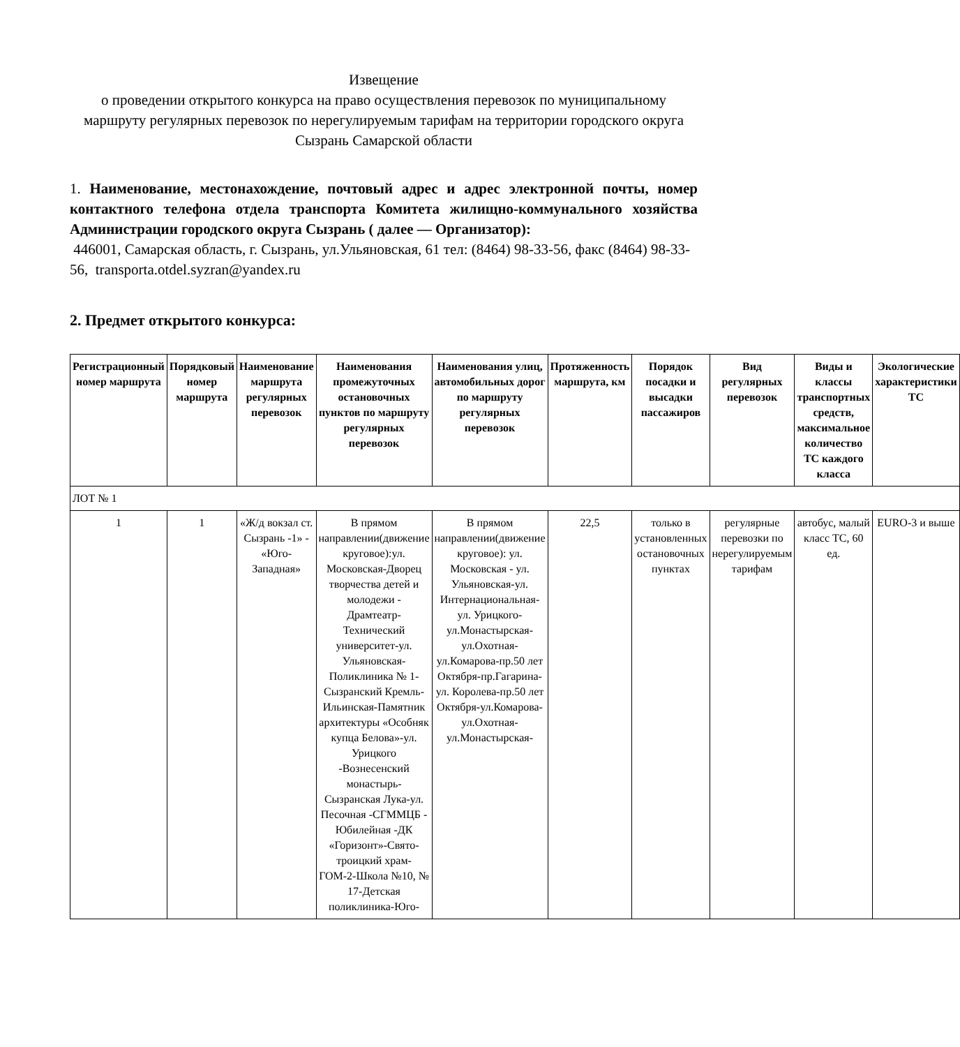Извещение
о проведении открытого конкурса на право осуществления перевозок по муниципальному маршруту регулярных перевозок по нерегулируемым тарифам на территории городского округа Сызрань Самарской области
1. Наименование, местонахождение, почтовый адрес и адрес электронной почты, номер контактного телефона отдела транспорта Комитета жилищно-коммунального хозяйства Администрации городского округа Сызрань ( далее — Организатор):
446001, Самарская область, г. Сызрань, ул.Ульяновская, 61 тел: (8464) 98-33-56, факс (8464) 98-33-56, transporta.otdel.syzran@yandex.ru
2. Предмет открытого конкурса:
| Регистрационный номер маршрута | Порядковый номер маршрута | Наименование маршрута регулярных перевозок | Наименования промежуточных остановочных пунктов по маршруту регулярных перевозок | Наименования улиц, автомобильных дорог по маршруту регулярных перевозок | Протяженность маршрута, км | Порядок посадки и высадки пассажиров | Вид регулярных перевозок | Виды и классы транспортных средств, максимальное количество ТС каждого класса | Экологические характеристики ТС |
| --- | --- | --- | --- | --- | --- | --- | --- | --- | --- |
| ЛОТ № 1 | | | | | | | | | |
| 1 | 1 | «Ж/д вокзал ст. Сызрань -1» - «Юго-Западная» | В прямом направлении(движение круговое):ул. Московская-Дворец творчества детей и молодежи - Драмтеатр-Технический университет-ул. Ульяновская-Поликлиника № 1-Сызранский Кремль-Ильинская-Памятник архитектуры «Особняк купца Белова»-ул. Урицкого -Вознесенский монастырь-Сызранская Лука-ул. Песочная -СГММЦБ - Юбилейная -ДК «Горизонт»-Свято-троицкий храм-ГОМ-2-Школа №10, № 17-Детская поликлиника-Юго- | В прямом направлении(движение круговое): ул. Московская - ул. Ульяновская-ул. Интернациональная-ул. Урицкого-ул.Монастырская-ул.Охотная-ул.Комарова-пр.50 лет Октября-пр.Гагарина-ул. Королева-пр.50 лет Октября-ул.Комарова-ул.Охотная-ул.Монастырская- | 22,5 | только в установленных остановочных пунктах | регулярные перевозки по нерегулируемым тарифам | автобус, малый класс ТС, 60 ед. | EURO-3 и выше |